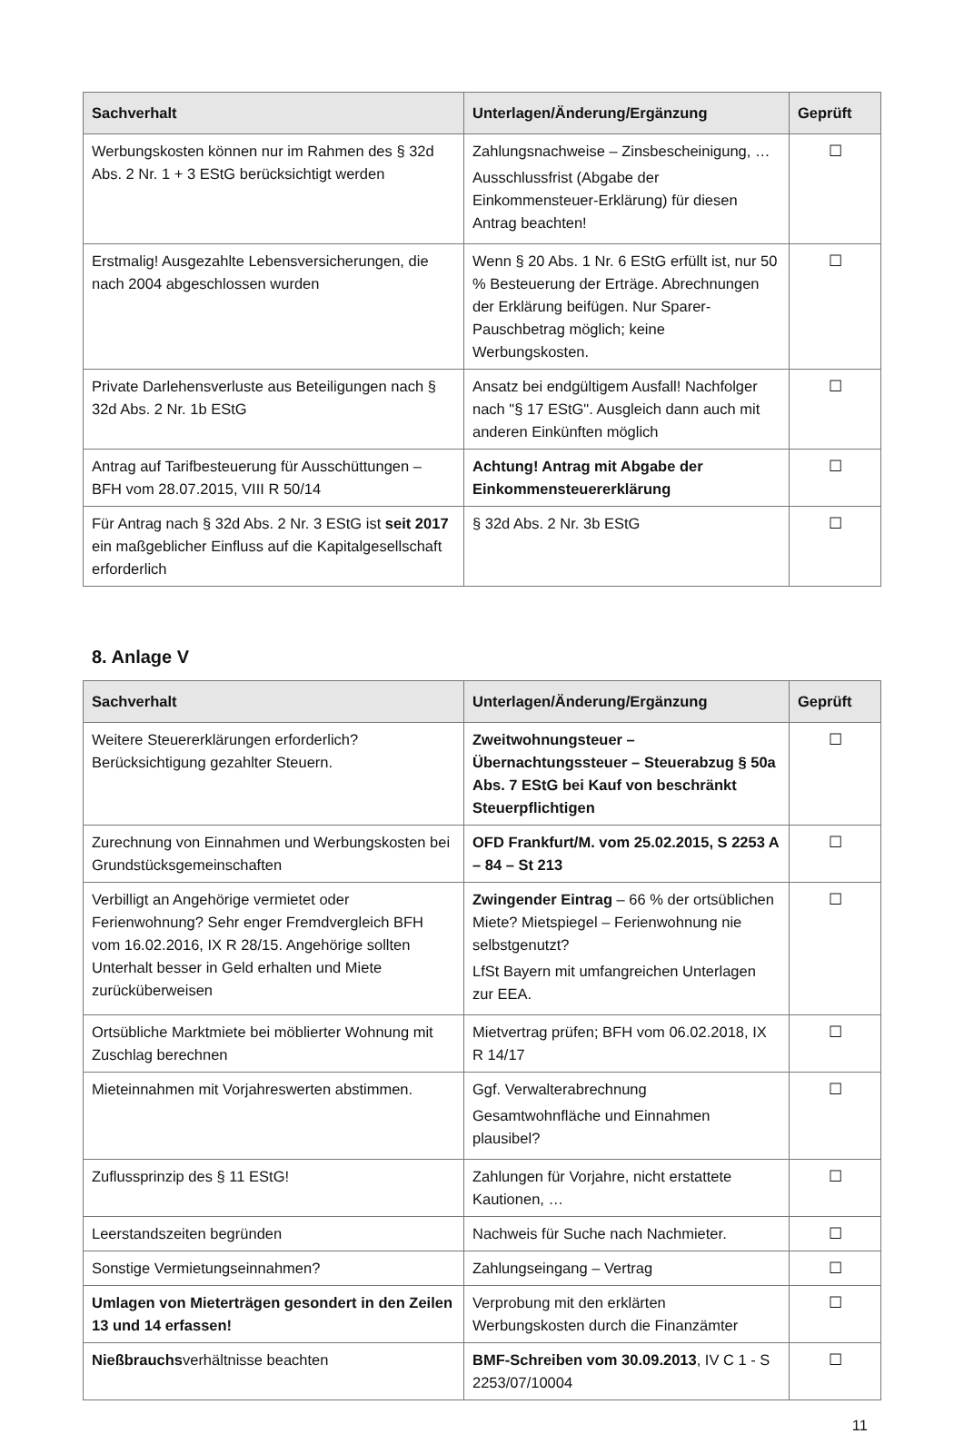| Sachverhalt | Unterlagen/Änderung/Ergänzung | Geprüft |
| --- | --- | --- |
| Werbungskosten können nur im Rahmen des § 32d Abs. 2 Nr. 1 + 3 EStG berücksichtigt werden | Zahlungsnachweise – Zinsbescheinigung, … Ausschlussfrist (Abgabe der Einkommensteuer-Erklärung) für diesen Antrag beachten! | ☐ |
| Erstmalig! Ausgezahlte Lebensversicherungen, die nach 2004 abgeschlossen wurden | Wenn § 20 Abs. 1 Nr. 6 EStG erfüllt ist, nur 50 % Besteuerung der Erträge. Abrechnungen der Erklärung beifügen. Nur Sparer-Pauschbetrag möglich; keine Werbungskosten. | ☐ |
| Private Darlehensverluste aus Beteiligungen nach § 32d Abs. 2 Nr. 1b EStG | Ansatz bei endgültigem Ausfall! Nachfolger nach "§ 17 EStG". Ausgleich dann auch mit anderen Einkünften möglich | ☐ |
| Antrag auf Tarifbesteuerung für Ausschüttungen – BFH vom 28.07.2015, VIII R 50/14 | Achtung! Antrag mit Abgabe der Einkommensteuererklärung | ☐ |
| Für Antrag nach § 32d Abs. 2 Nr. 3 EStG ist seit 2017 ein maßgeblicher Einfluss auf die Kapitalgesellschaft erforderlich | § 32d Abs. 2 Nr. 3b EStG | ☐ |
8. Anlage V
| Sachverhalt | Unterlagen/Änderung/Ergänzung | Geprüft |
| --- | --- | --- |
| Weitere Steuererklärungen erforderlich? Berücksichtigung gezahlter Steuern. | Zweitwohnungsteuer – Übernachtungssteuer – Steuerabzug § 50a Abs. 7 EStG bei Kauf von beschränkt Steuerpflichtigen | ☐ |
| Zurechnung von Einnahmen und Werbungskosten bei Grundstücksgemeinschaften | OFD Frankfurt/M. vom 25.02.2015, S 2253 A – 84 – St 213 | ☐ |
| Verbilligt an Angehörige vermietet oder Ferienwohnung? Sehr enger Fremdvergleich BFH vom 16.02.2016, IX R 28/15. Angehörige sollten Unterhalt besser in Geld erhalten und Miete zurücküberweisen | Zwingender Eintrag – 66 % der ortsüblichen Miete? Mietspiegel – Ferienwohnung nie selbstgenutzt? LfSt Bayern mit umfangreichen Unterlagen zur EEA. | ☐ |
| Ortsübliche Marktmiete bei möblierter Wohnung mit Zuschlag berechnen | Mietvertrag prüfen; BFH vom 06.02.2018, IX R 14/17 | ☐ |
| Mieteinnahmen mit Vorjahreswerten abstimmen. | Ggf. Verwalterabrechnung Gesamtwohnfläche und Einnahmen plausibel? | ☐ |
| Zuflussprinzip des § 11 EStG! | Zahlungen für Vorjahre, nicht erstattete Kautionen, … | ☐ |
| Leerstandszeiten begründen | Nachweis für Suche nach Nachmieter. | ☐ |
| Sonstige Vermietungseinnahmen? | Zahlungseingang – Vertrag | ☐ |
| Umlagen von Mieterträgen gesondert in den Zeilen 13 und 14 erfassen! | Verprobung mit den erklärten Werbungskosten durch die Finanzämter | ☐ |
| Nießbrauchs verhältnisse beachten | BMF-Schreiben vom 30.09.2013 , IV C 1 - S 2253/07/10004 | ☐ |
11